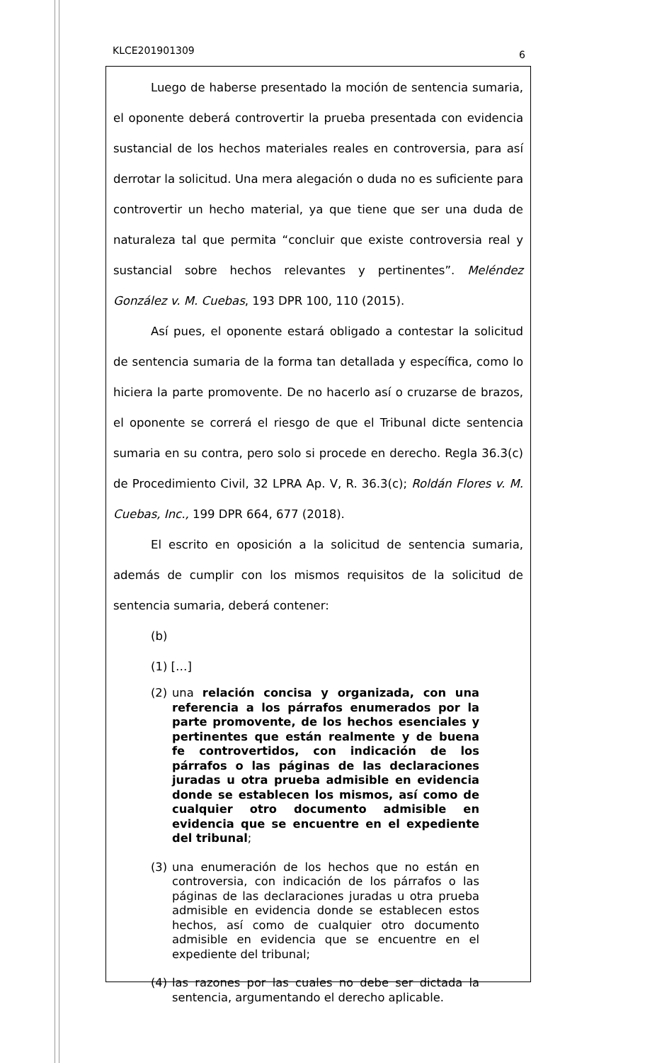KLCE201901309 6
Luego de haberse presentado la moción de sentencia sumaria, el oponente deberá controvertir la prueba presentada con evidencia sustancial de los hechos materiales reales en controversia, para así derrotar la solicitud. Una mera alegación o duda no es suficiente para controvertir un hecho material, ya que tiene que ser una duda de naturaleza tal que permita “concluir que existe controversia real y sustancial sobre hechos relevantes y pertinentes”. Meléndez González v. M. Cuebas, 193 DPR 100, 110 (2015).
Así pues, el oponente estará obligado a contestar la solicitud de sentencia sumaria de la forma tan detallada y específica, como lo hiciera la parte promovente. De no hacerlo así o cruzarse de brazos, el oponente se correrá el riesgo de que el Tribunal dicte sentencia sumaria en su contra, pero solo si procede en derecho. Regla 36.3(c) de Procedimiento Civil, 32 LPRA Ap. V, R. 36.3(c); Roldán Flores v. M. Cuebas, Inc., 199 DPR 664, 677 (2018).
El escrito en oposición a la solicitud de sentencia sumaria, además de cumplir con los mismos requisitos de la solicitud de sentencia sumaria, deberá contener:
(b)
(1) […]
(2) una relación concisa y organizada, con una referencia a los párrafos enumerados por la parte promovente, de los hechos esenciales y pertinentes que están realmente y de buena fe controvertidos, con indicación de los párrafos o las páginas de las declaraciones juradas u otra prueba admisible en evidencia donde se establecen los mismos, así como de cualquier otro documento admisible en evidencia que se encuentre en el expediente del tribunal;
(3) una enumeración de los hechos que no están en controversia, con indicación de los párrafos o las páginas de las declaraciones juradas u otra prueba admisible en evidencia donde se establecen estos hechos, así como de cualquier otro documento admisible en evidencia que se encuentre en el expediente del tribunal;
(4) las razones por las cuales no debe ser dictada la sentencia, argumentando el derecho aplicable.